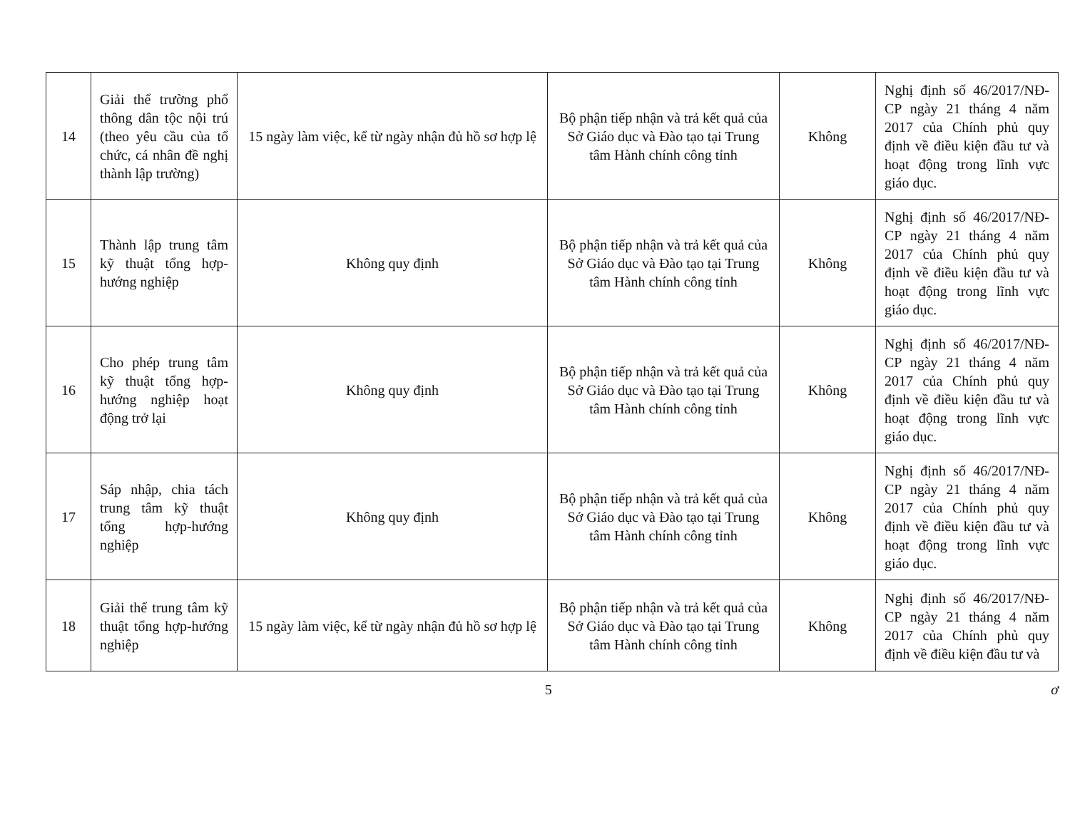| 14 | Giải thể trường phổ thông dân tộc nội trú (theo yêu cầu của tổ chức, cá nhân đề nghị thành lập trường) | 15 ngày làm việc, kể từ ngày nhận đủ hồ sơ hợp lệ | Bộ phận tiếp nhận và trả kết quả của Sở Giáo dục và Đào tạo tại Trung tâm Hành chính công tỉnh | Không | Nghị định số 46/2017/NĐ-CP ngày 21 tháng 4 năm 2017 của Chính phủ quy định về điều kiện đầu tư và hoạt động trong lĩnh vực giáo dục. |
| 15 | Thành lập trung tâm kỹ thuật tổng hợp-hướng nghiệp | Không quy định | Bộ phận tiếp nhận và trả kết quả của Sở Giáo dục và Đào tạo tại Trung tâm Hành chính công tỉnh | Không | Nghị định số 46/2017/NĐ-CP ngày 21 tháng 4 năm 2017 của Chính phủ quy định về điều kiện đầu tư và hoạt động trong lĩnh vực giáo dục. |
| 16 | Cho phép trung tâm kỹ thuật tổng hợp-hướng nghiệp hoạt động trở lại | Không quy định | Bộ phận tiếp nhận và trả kết quả của Sở Giáo dục và Đào tạo tại Trung tâm Hành chính công tỉnh | Không | Nghị định số 46/2017/NĐ-CP ngày 21 tháng 4 năm 2017 của Chính phủ quy định về điều kiện đầu tư và hoạt động trong lĩnh vực giáo dục. |
| 17 | Sáp nhập, chia tách trung tâm kỹ thuật tổng hợp-hướng nghiệp | Không quy định | Bộ phận tiếp nhận và trả kết quả của Sở Giáo dục và Đào tạo tại Trung tâm Hành chính công tỉnh | Không | Nghị định số 46/2017/NĐ-CP ngày 21 tháng 4 năm 2017 của Chính phủ quy định về điều kiện đầu tư và hoạt động trong lĩnh vực giáo dục. |
| 18 | Giải thể trung tâm kỹ thuật tổng hợp-hướng nghiệp | 15 ngày làm việc, kể từ ngày nhận đủ hồ sơ hợp lệ | Bộ phận tiếp nhận và trả kết quả của Sở Giáo dục và Đào tạo tại Trung tâm Hành chính công tỉnh | Không | Nghị định số 46/2017/NĐ-CP ngày 21 tháng 4 năm 2017 của Chính phủ quy định về điều kiện đầu tư và |
5 ơ